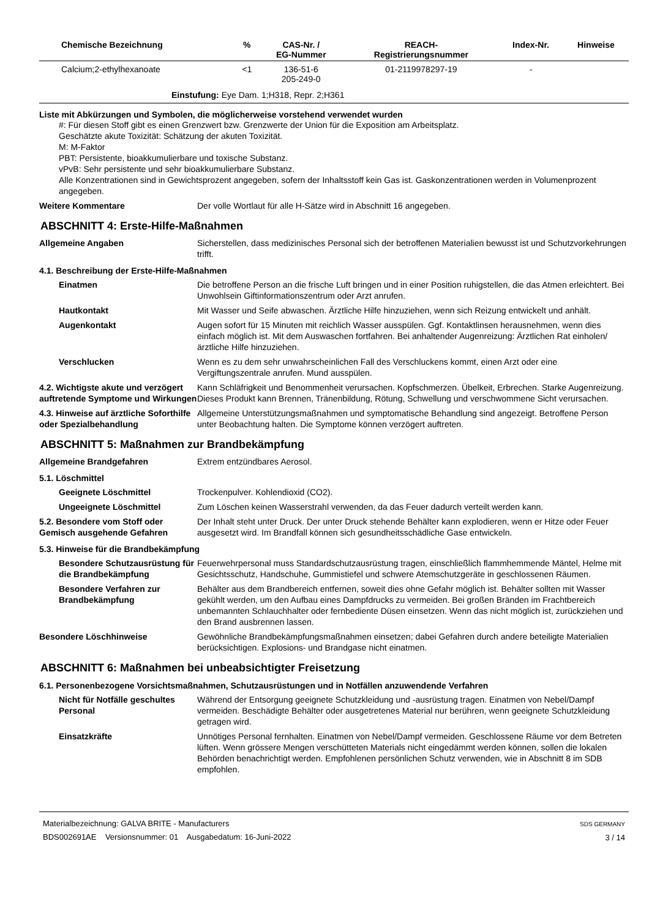| Chemische Bezeichnung | % | CAS-Nr. / EG-Nummer | REACH- Registrierungsnummer | Index-Nr. | Hinweise |
| --- | --- | --- | --- | --- | --- |
| Calcium;2-ethylhexanoate | <1 | 136-51-6 205-249-0 | 01-2119978297-19 | - | |
| Einstufung: Eye Dam. 1;H318, Repr. 2;H361 | | | | | |
Liste mit Abkürzungen und Symbolen, die möglicherweise vorstehend verwendet wurden
#: Für diesen Stoff gibt es einen Grenzwert bzw. Grenzwerte der Union für die Exposition am Arbeitsplatz.
Geschätzte akute Toxizität: Schätzung der akuten Toxizität.
M: M-Faktor
PBT: Persistente, bioakkumulierbare und toxische Substanz.
vPvB: Sehr persistente und sehr bioakkumulierbare Substanz.
Alle Konzentrationen sind in Gewichtsprozent angegeben, sofern der Inhaltsstoff kein Gas ist. Gaskonzentrationen werden in Volumenprozent angegeben.
Weitere Kommentare Der volle Wortlaut für alle H-Sätze wird in Abschnitt 16 angegeben.
ABSCHNITT 4: Erste-Hilfe-Maßnahmen
Allgemeine Angaben Sicherstellen, dass medizinisches Personal sich der betroffenen Materialien bewusst ist und Schutzvorkehrungen trifft.
4.1. Beschreibung der Erste-Hilfe-Maßnahmen
Einatmen Die betroffene Person an die frische Luft bringen und in einer Position ruhigstellen, die das Atmen erleichtert. Bei Unwohlsein Giftinformationszentrum oder Arzt anrufen.
Hautkontakt Mit Wasser und Seife abwaschen. Ärztliche Hilfe hinzuziehen, wenn sich Reizung entwickelt und anhält.
Augenkontakt Augen sofort für 15 Minuten mit reichlich Wasser ausspülen. Ggf. Kontaktlinsen herausnehmen, wenn dies einfach möglich ist. Mit dem Auswaschen fortfahren. Bei anhaltender Augenreizung: Ärztlichen Rat einholen/ärztliche Hilfe hinzuziehen.
Verschlucken Wenn es zu dem sehr unwahrscheinlichen Fall des Verschluckens kommt, einen Arzt oder eine Vergiftungszentrale anrufen. Mund ausspülen.
4.2. Wichtigste akute und verzögert auftretende Symptome und Wirkungen
Kann Schläfrigkeit und Benommenheit verursachen. Kopfschmerzen. Übelkeit, Erbrechen. Starke Augenreizung. Dieses Produkt kann Brennen, Tränenbildung, Rötung, Schwellung und verschwommene Sicht verursachen.
4.3. Hinweise auf ärztliche Soforthilfe oder Spezialbehandlung
Allgemeine Unterstützungsmaßnahmen und symptomatische Behandlung sind angezeigt. Betroffene Person unter Beobachtung halten. Die Symptome können verzögert auftreten.
ABSCHNITT 5: Maßnahmen zur Brandbekämpfung
Allgemeine Brandgefahren Extrem entzündbares Aerosol.
5.1. Löschmittel
Geeignete Löschmittel Trockenpulver. Kohlendioxid (CO2).
Ungeeignete Löschmittel Zum Löschen keinen Wasserstrahl verwenden, da das Feuer dadurch verteilt werden kann.
5.2. Besondere vom Stoff oder Gemisch ausgehende Gefahren
Der Inhalt steht unter Druck. Der unter Druck stehende Behälter kann explodieren, wenn er Hitze oder Feuer ausgesetzt wird. Im Brandfall können sich gesundheitsschädliche Gase entwickeln.
5.3. Hinweise für die Brandbekämpfung
Besondere Schutzausrüstung für die Brandbekämpfung
Feuerwehrpersonal muss Standardschutzausrüstung tragen, einschließlich flammhemmende Mäntel, Helme mit Gesichtsschutz, Handschuhe, Gummistiefel und schwere Atemschutzgeräte in geschlossenen Räumen.
Besondere Verfahren zur Brandbekämpfung
Behälter aus dem Brandbereich entfernen, soweit dies ohne Gefahr möglich ist. Behälter sollten mit Wasser gekühlt werden, um den Aufbau eines Dampfdrucks zu vermeiden. Bei großen Bränden im Frachtbereich unbemannten Schlauchhalter oder fernbediente Düsen einsetzen. Wenn das nicht möglich ist, zurückziehen und den Brand ausbrennen lassen.
Besondere Löschhinweise Gewöhnliche Brandbekämpfungsmaßnahmen einsetzen; dabei Gefahren durch andere beteiligte Materialien berücksichtigen. Explosions- und Brandgase nicht einatmen.
ABSCHNITT 6: Maßnahmen bei unbeabsichtigter Freisetzung
6.1. Personenbezogene Vorsichtsmaßnahmen, Schutzausrüstungen und in Notfällen anzuwendende Verfahren
Nicht für Notfälle geschultes Personal
Während der Entsorgung geeignete Schutzkleidung und -ausrüstung tragen. Einatmen von Nebel/Dampf vermeiden. Beschädigte Behälter oder ausgetretenes Material nur berühren, wenn geeignete Schutzkleidung getragen wird.
Einsatzkräfte Unnötiges Personal fernhalten. Einatmen von Nebel/Dampf vermeiden. Geschlossene Räume vor dem Betreten lüften. Wenn grössere Mengen verschütteten Materials nicht eingedämmt werden können, sollen die lokalen Behörden benachrichtigt werden. Empfohlenen persönlichen Schutz verwenden, wie in Abschnitt 8 im SDB empfohlen.
Materialbezeichnung: GALVA BRITE - Manufacturers
BDS002691AE Versionsnummer: 01 Ausgabedatum: 16-Juni-2022
SDS GERMANY
3 / 14